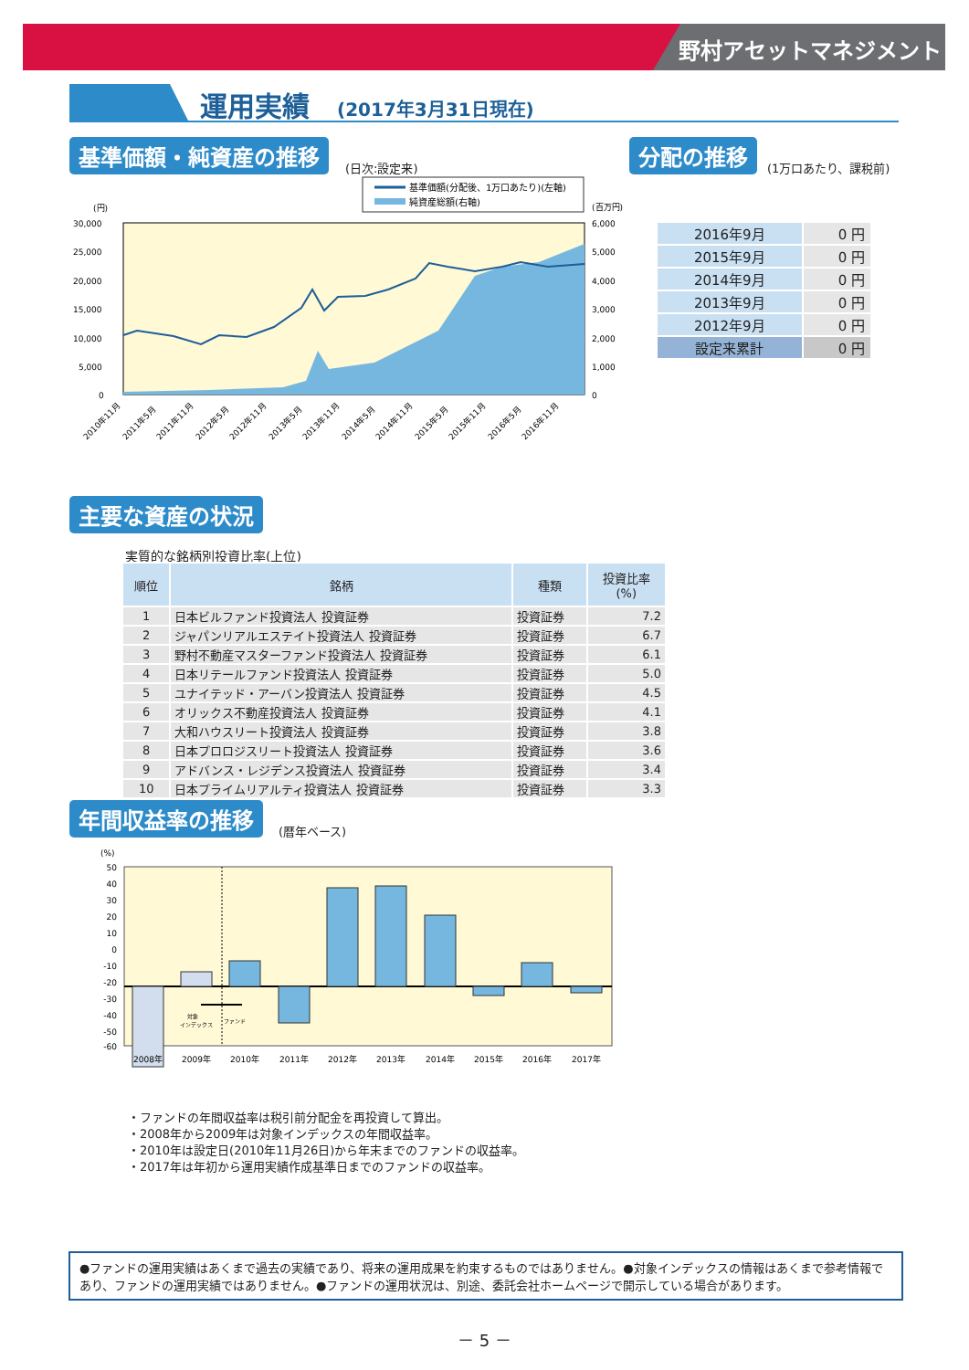野村アセットマネジメント
運用実績 (2017年3月31日現在)
基準価額・純資産の推移
(日次:設定来)
分配の推移
(1万口あたり、課税前)
基準価額(分配後、1万口あたり)(左軸)
純資産総額(右軸)
(円)
(百万円)
30,000
25,000
20,000
15,000
10,000
5,000
0
6,000
5,000
4,000
3,000
2,000
1,000
0
2010年11月
2011年5月
2011年11月
2012年5月
2012年11月
2013年5月
2013年11月
2014年5月
2014年11月
2015年5月
2015年11月
2016年5月
2016年11月
| 2016年9月 | 0 円 |
| 2015年9月 | 0 円 |
| 2014年9月 | 0 円 |
| 2013年9月 | 0 円 |
| 2012年9月 | 0 円 |
| 設定来累計 | 0 円 |
主要な資産の状況
実質的な銘柄別投資比率(上位)
| 順位 | 銘柄 | 種類 | 投資比率 (%) |
| --- | --- | --- | --- |
| 1 | 日本ビルファンド投資法人 投資証券 | 投資証券 | 7.2 |
| 2 | ジャパンリアルエステイト投資法人 投資証券 | 投資証券 | 6.7 |
| 3 | 野村不動産マスターファンド投資法人 投資証券 | 投資証券 | 6.1 |
| 4 | 日本リテールファンド投資法人 投資証券 | 投資証券 | 5.0 |
| 5 | ユナイテッド・アーバン投資法人 投資証券 | 投資証券 | 4.5 |
| 6 | オリックス不動産投資法人 投資証券 | 投資証券 | 4.1 |
| 7 | 大和ハウスリート投資法人 投資証券 | 投資証券 | 3.8 |
| 8 | 日本プロロジスリート投資法人 投資証券 | 投資証券 | 3.6 |
| 9 | アドバンス・レジデンス投資法人 投資証券 | 投資証券 | 3.4 |
| 10 | 日本プライムリアルティ投資法人 投資証券 | 投資証券 | 3.3 |
年間収益率の推移
(暦年ベース)
(%)
対象
インデックス
ファンド
50
40
30
20
10
0
-10
-20
-30
-40
-50
-60
2008年
2009年
2010年
2011年
2012年
2013年
2014年
2015年
2016年
2017年
・ファンドの年間収益率は税引前分配金を再投資して算出。
・2008年から2009年は対象インデックスの年間収益率。
・2010年は設定日(2010年11月26日)から年末までのファンドの収益率。
・2017年は年初から運用実績作成基準日までのファンドの収益率。
●ファンドの運用実績はあくまで過去の実績であり、将来の運用成果を約束するものではありません。●対象インデックスの情報はあくまで参考情報であり、ファンドの運用実績ではありません。●ファンドの運用状況は、別途、委託会社ホームページで開示している場合があります。
－ 5 －